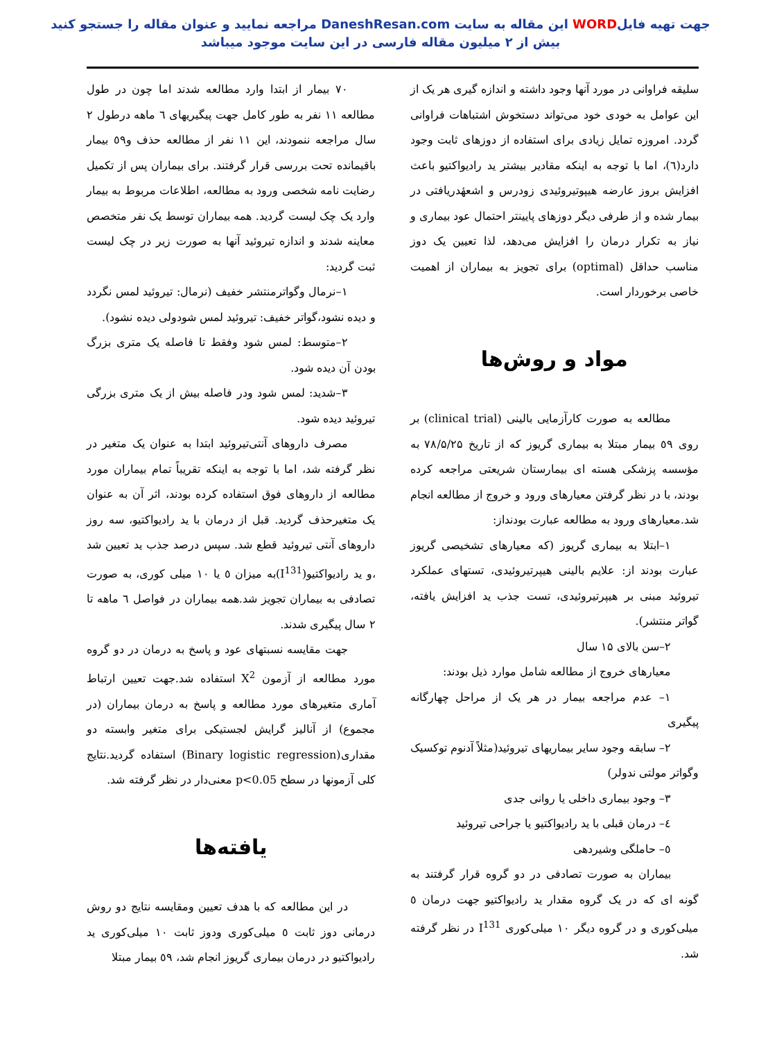جهت تهیه فایلWORD این مقاله به سایت DaneshResan.com مراجعه نمایید و عنوان مقاله را جستجو کنید
بیش از ۲ میلیون مقاله فارسی در این سایت موجود میباشد
سلیقه فراوانی در مورد آنها وجود داشته و اندازه گیری هر یک از این عوامل به خودی خود می‌تواند دستخوش اشتباهات فراوانی گردد. امروزه تمایل زیادی برای استفاده از دوزهای ثابت وجود دارد(٦)، اما با توجه به اینکه مقادیر بیشتر ید رادیواکتیو باعث افزایش بروز عارضه هیپوتیروئیدی زودرس و اشعهٔدریافتی در بیمار شده و از طرفی دیگر دوزهای پایینتر احتمال عود بیماری و نیاز به تکرار درمان را افزایش می‌دهد، لذا تعیین یک دوز مناسب حداقل (optimal) برای تجویز به بیماران از اهمیت خاصی برخوردار است.
مواد و روش‌ها
مطالعه به صورت کارآزمایی بالینی (clinical trial) بر روی ٥٩ بیمار مبتلا به بیماری گریوز که از تاریخ ۷۸/۵/۲۵ به مؤسسه پزشکی هسته ای بیمارستان شریعتی مراجعه کرده بودند، با در نظر گرفتن معیارهای ورود و خروج از مطالعه انجام شد.معیارهای ورود به مطالعه عبارت بودنداز:
۱–ابتلا به بیماری گریوز (که معیارهای تشخیصی گریوز عبارت بودند از: علایم بالینی هیپرتیروئیدی، تستهای عملکرد تیروئید مبنی بر هیپرتیروئیدی، تست جذب ید افزایش یافته، گواتر منتشر).
۲–سن بالای ۱۵ سال
معیارهای خروج از مطالعه شامل موارد ذیل بودند:
۱– عدم مراجعه بیمار در هر یک از مراحل چهارگانه پیگیری
۲– سابقه وجود سایر بیماریهای تیروئید(مثلاً آدنوم توکسیک وگواتر مولتی ندولر)
۳– وجود بیماری داخلی یا روانی جدی
٤– درمان قبلی با ید رادیواکتیو یا جراحی تیروئید
٥– حاملگی وشیردهی
بیماران به صورت تصادفی در دو گروه قرار گرفتند به گونه ای که در یک گروه مقدار ید رادیواکتیو جهت درمان ٥ میلی‌کوری و در گروه دیگر ۱۰ میلی‌کوری I<sup>131</sup> در نظر گرفته شد.
۷۰ بیمار از ابتدا وارد مطالعه شدند اما چون در طول مطالعه ۱۱ نفر به طور کامل جهت پیگیریهای ٦ ماهه درطول ۲ سال مراجعه ننمودند، این ۱۱ نفر از مطالعه حذف و٥۹ بیمار باقیمانده تحت بررسی قرار گرفتند. برای بیماران پس از تکمیل رضایت نامه شخصی ورود به مطالعه، اطلاعات مربوط به بیمار وارد یک چک لیست گردید. همه بیماران توسط یک نفر متخصص معاینه شدند و اندازه تیروئید آنها به صورت زیر در چک لیست ثبت گردید:
۱–نرمال وگواترمنتشر خفیف (نرمال: تیروئید لمس نگردد و دیده نشود،گواتر خفیف: تیروئید لمس شودولی دیده نشود).
۲–متوسط: لمس شود وفقط تا فاصله یک متری بزرگ بودن آن دیده شود.
۳–شدید: لمس شود ودر فاصله بیش از یک متری بزرگی تیروئید دیده شود.
مصرف داروهای آنتی‌تیروئید ابتدا به عنوان یک متغیر در نظر گرفته شد، اما با توجه به اینکه تقریباً تمام بیماران مورد مطالعه از داروهای فوق استفاده کرده بودند، اثر آن به عنوان یک متغیرحذف گردید. قبل از درمان با ید رادیواکتیو، سه روز داروهای آنتی تیروئید قطع شد. سپس درصد جذب ید تعیین شد ،و ید رادیواکتیو(I<sup>131</sup>)به میزان ٥ یا ۱۰ میلی کوری، به صورت تصادفی به بیماران تجویز شد.همه بیماران در فواصل ٦ ماهه تا ۲ سال پیگیری شدند.
جهت مقایسه نسبتهای عود و پاسخ به درمان در دو گروه مورد مطالعه از آزمون X<sup>2</sup> استفاده شد.جهت تعیین ارتباط آماری متغیرهای مورد مطالعه و پاسخ به درمان بیماران (در مجموع) از آنالیز گرایش لجستیکی برای متغیر وابسته دو مقداری(Binary logistic regression) استفاده گردید.نتایج کلی آزمونها در سطح p<0.05 معنی‌دار در نظر گرفته شد.
یافته‌ها
در این مطالعه که با هدف تعیین ومقایسه نتایج دو روش درمانی دوز ثابت ٥ میلی‌کوری ودوز ثابت ۱۰ میلی‌کوری ید رادیواکتیو در درمان بیماری گریوز انجام شد، ٥۹ بیمار مبتلا